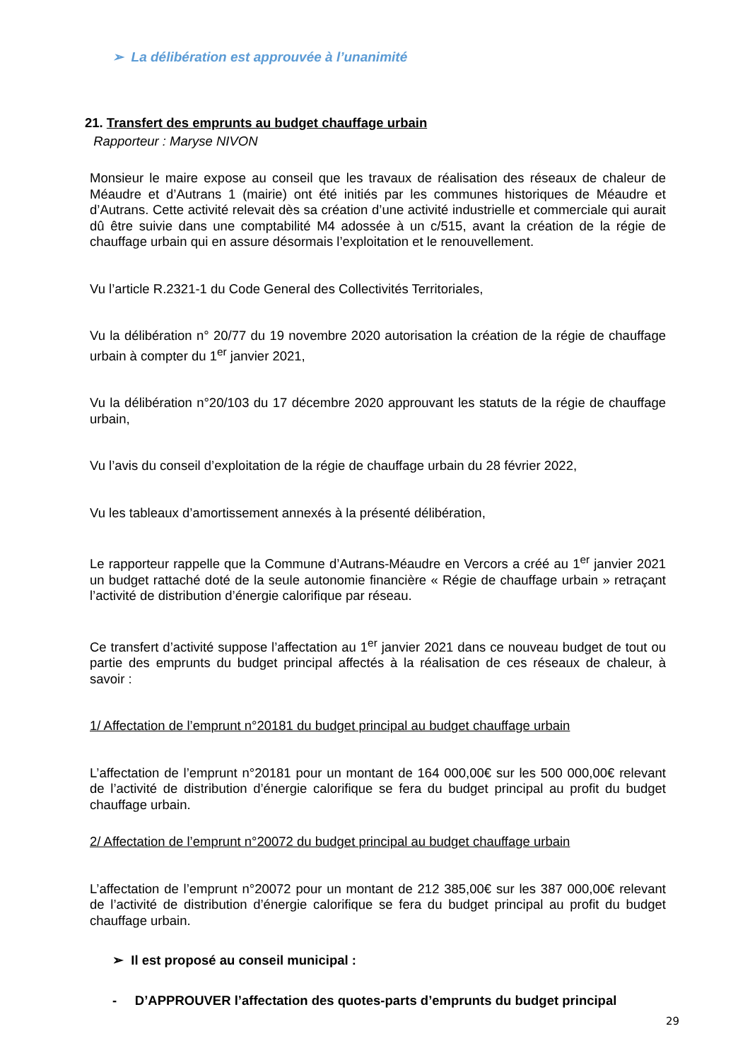➢ La délibération est approuvée à l’unanimité
21. Transfert des emprunts au budget chauffage urbain
Rapporteur : Maryse NIVON
Monsieur le maire expose au conseil que les travaux de réalisation des réseaux de chaleur de Méaudre et d’Autrans 1 (mairie) ont été initiés par les communes historiques de Méaudre et d’Autrans. Cette activité relevait dès sa création d’une activité industrielle et commerciale qui aurait dû être suivie dans une comptabilité M4 adossée à un c/515, avant la création de la régie de chauffage urbain qui en assure désormais l’exploitation et le renouvellement.
Vu l’article R.2321-1 du Code General des Collectivités Territoriales,
Vu la délibération n° 20/77 du 19 novembre 2020 autorisation la création de la régie de chauffage urbain à compter du 1<sup>er</sup> janvier 2021,
Vu la délibération n°20/103 du 17 décembre 2020 approuvant les statuts de la régie de chauffage urbain,
Vu l’avis du conseil d’exploitation de la régie de chauffage urbain du 28 février 2022,
Vu les tableaux d’amortissement annexés à la présenté délibération,
Le rapporteur rappelle que la Commune d’Autrans-Méaudre en Vercors a créé au 1<sup>er</sup> janvier 2021 un budget rattaché doté de la seule autonomie financière « Régie de chauffage urbain » retraçant l’activité de distribution d’énergie calorifique par réseau.
Ce transfert d’activité suppose l’affectation au 1<sup>er</sup> janvier 2021 dans ce nouveau budget de tout ou partie des emprunts du budget principal affectés à la réalisation de ces réseaux de chaleur, à savoir :
1/ Affectation de l’emprunt n°20181 du budget principal au budget chauffage urbain
L’affectation de l’emprunt n°20181 pour un montant de 164 000,00€ sur les 500 000,00€ relevant de l’activité de distribution d’énergie calorifique se fera du budget principal au profit du budget chauffage urbain.
2/ Affectation de l’emprunt n°20072 du budget principal au budget chauffage urbain
L’affectation de l’emprunt n°20072 pour un montant de 212 385,00€ sur les 387 000,00€ relevant de l’activité de distribution d’énergie calorifique se fera du budget principal au profit du budget chauffage urbain.
➢ Il est proposé au conseil municipal :
- D’APPROUVER l’affectation des quotes-parts d’emprunts du budget principal
29